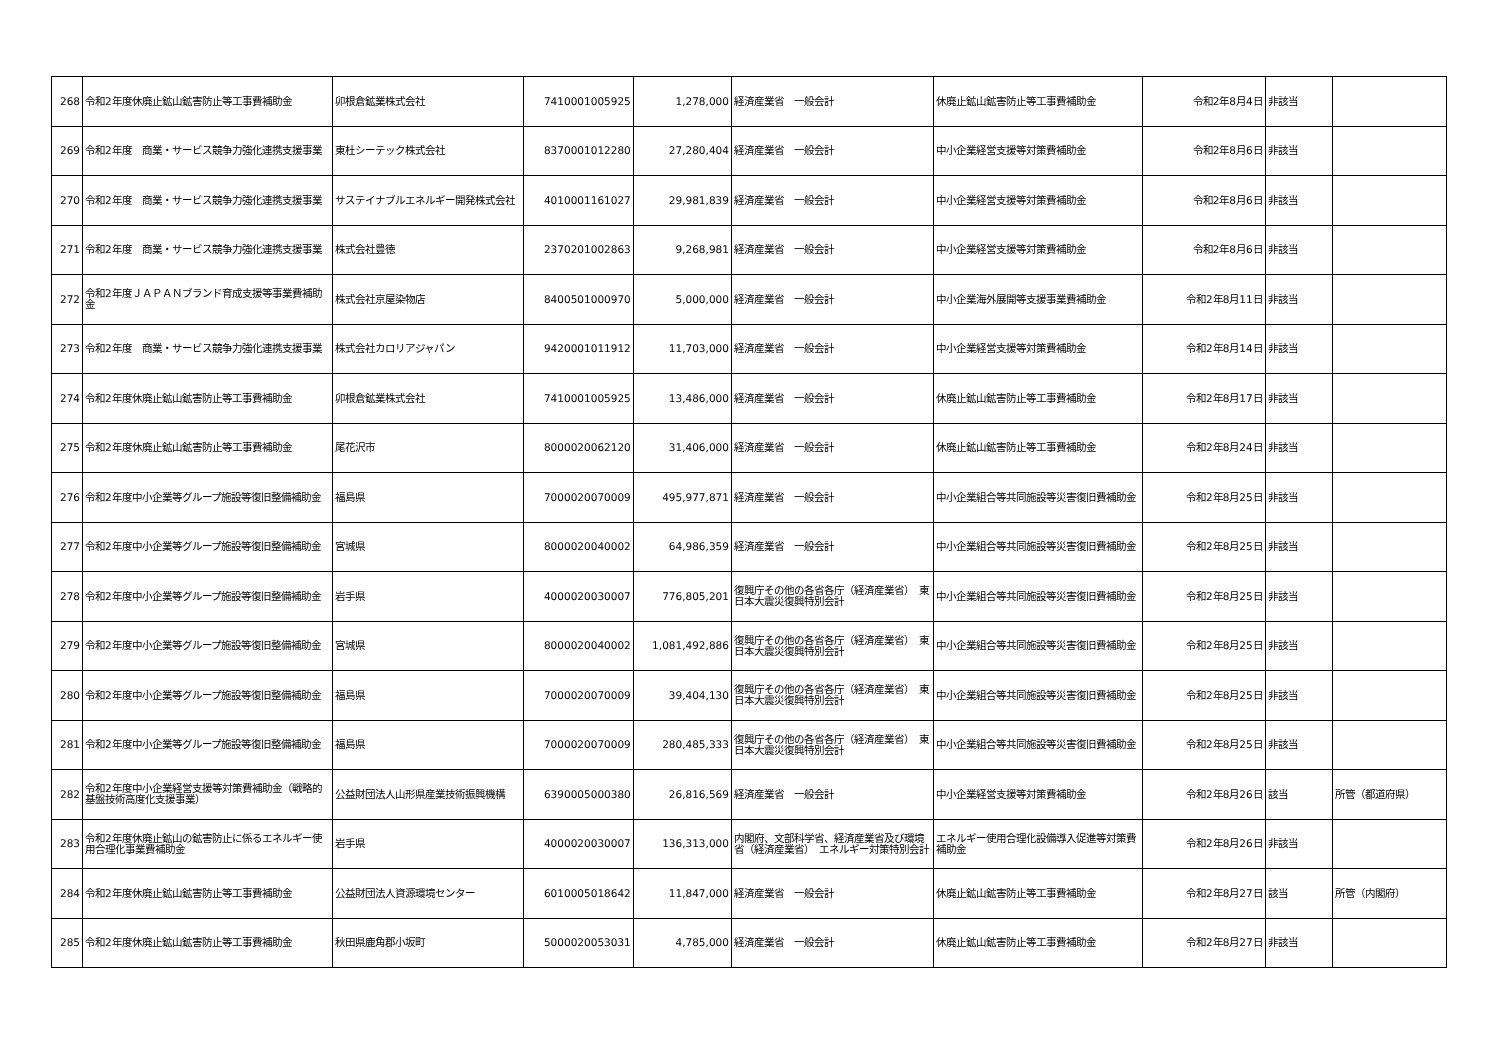| 268 | 令和2年度休廃止鉱山鉱害防止等工事費補助金 | 卯根倉鉱業株式会社 | 7410001005925 | 1,278,000 | 経済産業省 一般会計 | 休廃止鉱山鉱害防止等工事費補助金 | 令和2年8月4日 | 非該当 | |
| 269 | 令和2年度 商業・サービス競争力強化連携支援事業 | 東杜シーテック株式会社 | 8370001012280 | 27,280,404 | 経済産業省 一般会計 | 中小企業経営支援等対策費補助金 | 令和2年8月6日 | 非該当 | |
| 270 | 令和2年度 商業・サービス競争力強化連携支援事業 | サステイナブルエネルギー開発株式会社 | 4010001161027 | 29,981,839 | 経済産業省 一般会計 | 中小企業経営支援等対策費補助金 | 令和2年8月6日 | 非該当 | |
| 271 | 令和2年度 商業・サービス競争力強化連携支援事業 | 株式会社豊徳 | 2370201002863 | 9,268,981 | 経済産業省 一般会計 | 中小企業経営支援等対策費補助金 | 令和2年8月6日 | 非該当 | |
| 272 | 令和2年度ＪＡＰＡＮブランド育成支援等事業費補助金 | 株式会社京屋染物店 | 8400501000970 | 5,000,000 | 経済産業省 一般会計 | 中小企業海外展開等支援事業費補助金 | 令和2年8月11日 | 非該当 | |
| 273 | 令和2年度 商業・サービス競争力強化連携支援事業 | 株式会社カロリアジャパン | 9420001011912 | 11,703,000 | 経済産業省 一般会計 | 中小企業経営支援等対策費補助金 | 令和2年8月14日 | 非該当 | |
| 274 | 令和2年度休廃止鉱山鉱害防止等工事費補助金 | 卯根倉鉱業株式会社 | 7410001005925 | 13,486,000 | 経済産業省 一般会計 | 休廃止鉱山鉱害防止等工事費補助金 | 令和2年8月17日 | 非該当 | |
| 275 | 令和2年度休廃止鉱山鉱害防止等工事費補助金 | 尾花沢市 | 8000020062120 | 31,406,000 | 経済産業省 一般会計 | 休廃止鉱山鉱害防止等工事費補助金 | 令和2年8月24日 | 非該当 | |
| 276 | 令和2年度中小企業等グループ施設等復旧整備補助金 | 福島県 | 7000020070009 | 495,977,871 | 経済産業省 一般会計 | 中小企業組合等共同施設等災害復旧費補助金 | 令和2年8月25日 | 非該当 | |
| 277 | 令和2年度中小企業等グループ施設等復旧整備補助金 | 宮城県 | 8000020040002 | 64,986,359 | 経済産業省 一般会計 | 中小企業組合等共同施設等災害復旧費補助金 | 令和2年8月25日 | 非該当 | |
| 278 | 令和2年度中小企業等グループ施設等復旧整備補助金 | 岩手県 | 4000020030007 | 776,805,201 | 復興庁その他の各省各庁（経済産業省） 東日本大震災復興特別会計 | 中小企業組合等共同施設等災害復旧費補助金 | 令和2年8月25日 | 非該当 | |
| 279 | 令和2年度中小企業等グループ施設等復旧整備補助金 | 宮城県 | 8000020040002 | 1,081,492,886 | 復興庁その他の各省各庁（経済産業省） 東日本大震災復興特別会計 | 中小企業組合等共同施設等災害復旧費補助金 | 令和2年8月25日 | 非該当 | |
| 280 | 令和2年度中小企業等グループ施設等復旧整備補助金 | 福島県 | 7000020070009 | 39,404,130 | 復興庁その他の各省各庁（経済産業省） 東日本大震災復興特別会計 | 中小企業組合等共同施設等災害復旧費補助金 | 令和2年8月25日 | 非該当 | |
| 281 | 令和2年度中小企業等グループ施設等復旧整備補助金 | 福島県 | 7000020070009 | 280,485,333 | 復興庁その他の各省各庁（経済産業省） 東日本大震災復興特別会計 | 中小企業組合等共同施設等災害復旧費補助金 | 令和2年8月25日 | 非該当 | |
| 282 | 令和2年度中小企業経営支援等対策費補助金（戦略的基盤技術高度化支援事業） | 公益財団法人山形県産業技術振興機構 | 6390005000380 | 26,816,569 | 経済産業省 一般会計 | 中小企業経営支援等対策費補助金 | 令和2年8月26日 | 該当 | 所管（都道府県） |
| 283 | 令和2年度休廃止鉱山の鉱害防止に係るエネルギー使用合理化事業費補助金 | 岩手県 | 4000020030007 | 136,313,000 | 内閣府、文部科学省、経済産業省及び環境省（経済産業省） エネルギー対策特別会計 | エネルギー使用合理化設備導入促進等対策費補助金 | 令和2年8月26日 | 非該当 | |
| 284 | 令和2年度休廃止鉱山鉱害防止等工事費補助金 | 公益財団法人資源環境センター | 6010005018642 | 11,847,000 | 経済産業省 一般会計 | 休廃止鉱山鉱害防止等工事費補助金 | 令和2年8月27日 | 該当 | 所管（内閣府） |
| 285 | 令和2年度休廃止鉱山鉱害防止等工事費補助金 | 秋田県鹿角郡小坂町 | 5000020053031 | 4,785,000 | 経済産業省 一般会計 | 休廃止鉱山鉱害防止等工事費補助金 | 令和2年8月27日 | 非該当 | |